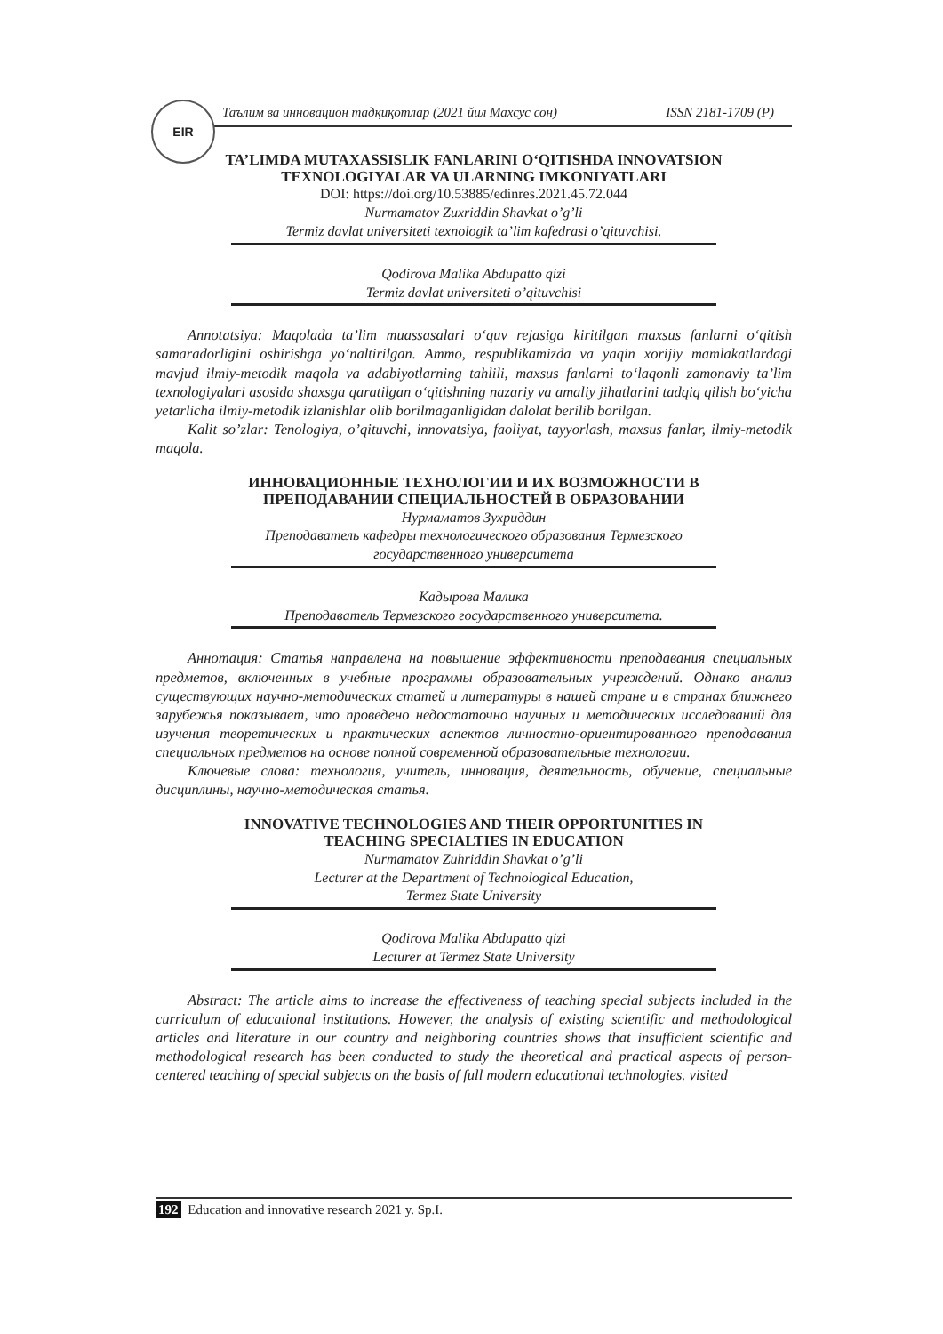EIR
Таълим ва инновацион тадқиқотлар (2021 йил Махсус сон) ISSN 2181-1709 (P)
TA’LIMDA MUTAXASSISLIK FANLARINI O‘QITISHDA INNOVATSION
TEXNOLOGIYALAR VA ULARNING IMKONIYATLARI
DOI: https://doi.org/10.53885/edinres.2021.45.72.044
Nurmamatov Zuxriddin Shavkat o’g’li
Termiz davlat universiteti texnologik ta’lim kafedrasi o’qituvchisi.
Qodirova Malika Abdupatto qizi
Termiz davlat universiteti o’qituvchisi
Annotatsiya: Maqolada ta’lim muassasalari o‘quv rejasiga kiritilgan maxsus fanlarni o‘qitish samaradorligini oshirishga yo‘naltirilgan. Ammo, respublikamizda va yaqin xorijiy mamlakatlardagi mavjud ilmiy-metodik maqola va adabiyotlarning tahlili, maxsus fanlarni to‘laqonli zamonaviy ta’lim texnologiyalari asosida shaxsga qaratilgan o‘qitishning nazariy va amaliy jihatlarini tadqiq qilish bo‘yicha yetarlicha ilmiy-metodik izlanishlar olib borilmaganligidan dalolat berilib borilgan.
Kalit so’zlar: Tenologiya, o’qituvchi, innovatsiya, faoliyat, tayyorlash, maxsus fanlar, ilmiy-metodik maqola.
ИННОВАЦИОННЫЕ ТЕХНОЛОГИИ И ИХ ВОЗМОЖНОСТИ В
ПРЕПОДАВАНИИ СПЕЦИАЛЬНОСТЕЙ В ОБРАЗОВАНИИ
Нурмаматов Зухриддин
Преподаватель кафедры технологического образования Термезского
государственного университета
Кадырова Малика
Преподаватель Термезского государственного университета.
Аннотация: Статья направлена на повышение эффективности преподавания специальных предметов, включенных в учебные программы образовательных учреждений. Однако анализ существующих научно-методических статей и литературы в нашей стране и в странах ближнего зарубежья показывает, что проведено недостаточно научных и методических исследований для изучения теоретических и практических аспектов личностно-ориентированного преподавания специальных предметов на основе полной современной образовательные технологии.
Ключевые слова: технология, учитель, инновация, деятельность, обучение, специальные дисциплины, научно-методическая статья.
INNOVATIVE TECHNOLOGIES AND THEIR OPPORTUNITIES IN
TEACHING SPECIALTIES IN EDUCATION
Nurmamatov Zuhriddin Shavkat o’g’li
Lecturer at the Department of Technological Education,
Termez State University
Qodirova Malika Abdupatto qizi
Lecturer at Termez State University
Abstract: The article aims to increase the effectiveness of teaching special subjects included in the curriculum of educational institutions. However, the analysis of existing scientific and methodological articles and literature in our country and neighboring countries shows that insufficient scientific and methodological research has been conducted to study the theoretical and practical aspects of person-centered teaching of special subjects on the basis of full modern educational technologies. visited
192 Education and innovative research 2021 y. Sp.I.